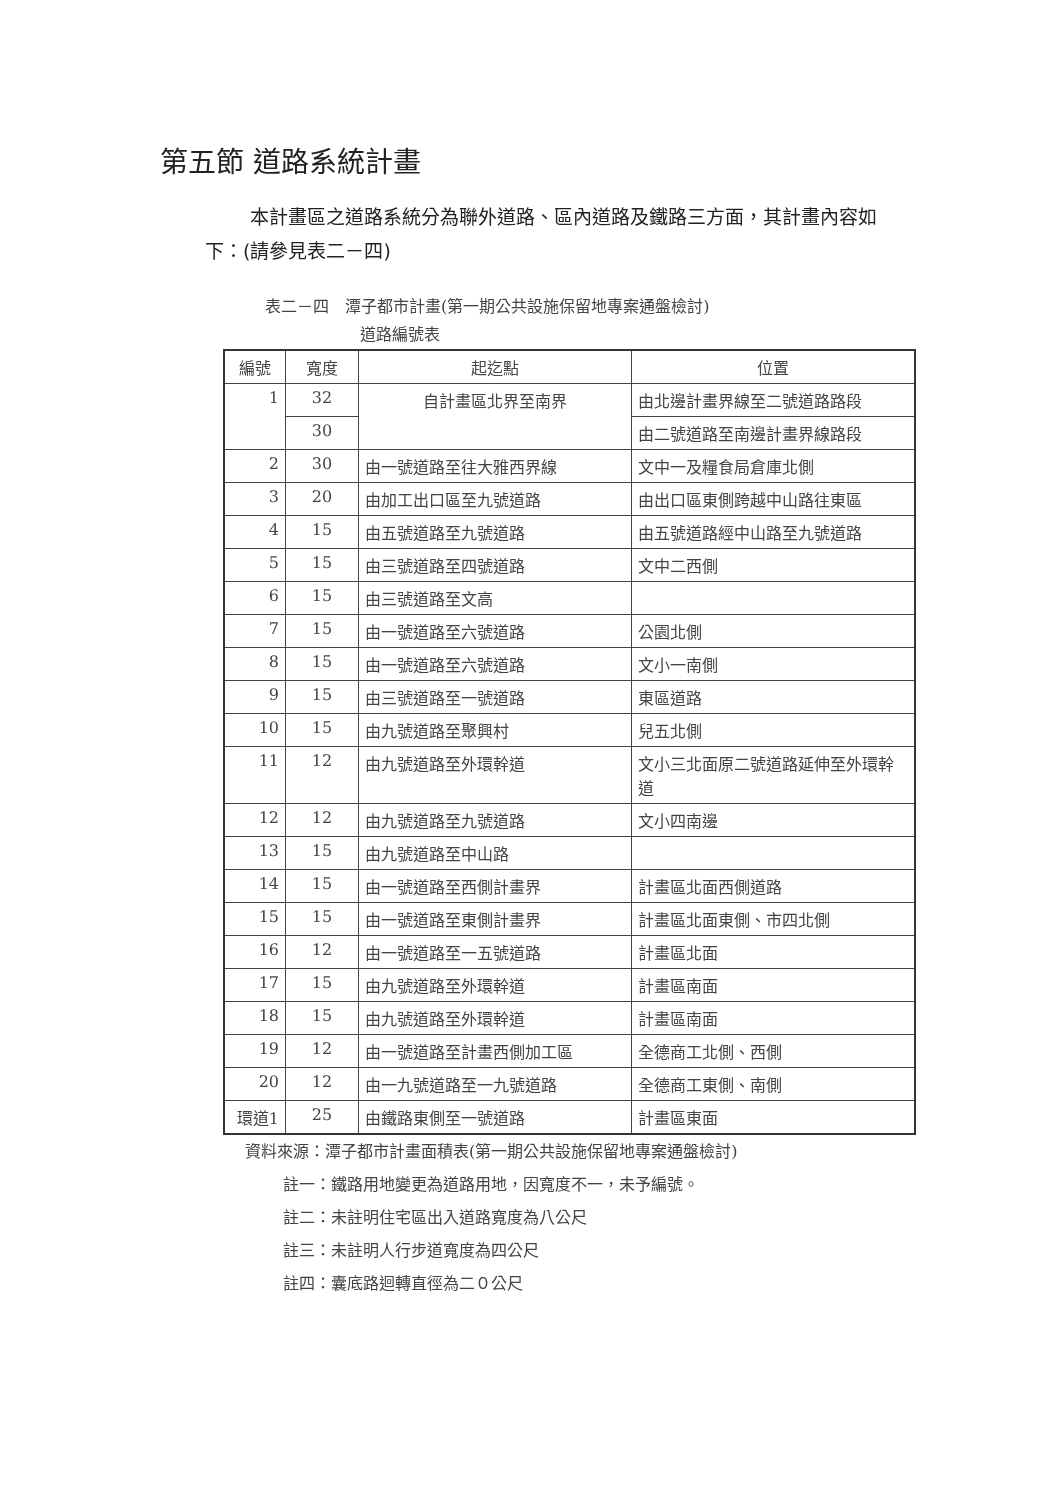第五節 道路系統計畫
本計畫區之道路系統分為聯外道路、區內道路及鐵路三方面，其計畫內容如下：(請參見表二－四)
表二－四　潭子都市計畫(第一期公共設施保留地專案通盤檢討)
道路編號表
| 編號 | 寬度 | 起迄點 | 位置 |
| --- | --- | --- | --- |
| 1 | 32 | 自計畫區北界至南界 | 由北邊計畫界線至二號道路路段 |
| | 30 | | 由二號道路至南邊計畫界線路段 |
| 2 | 30 | 由一號道路至往大雅西界線 | 文中一及糧食局倉庫北側 |
| 3 | 20 | 由加工出口區至九號道路 | 由出口區東側跨越中山路往東區 |
| 4 | 15 | 由五號道路至九號道路 | 由五號道路經中山路至九號道路 |
| 5 | 15 | 由三號道路至四號道路 | 文中二西側 |
| 6 | 15 | 由三號道路至文高 | |
| 7 | 15 | 由一號道路至六號道路 | 公園北側 |
| 8 | 15 | 由一號道路至六號道路 | 文小一南側 |
| 9 | 15 | 由三號道路至一號道路 | 東區道路 |
| 10 | 15 | 由九號道路至聚興村 | 兒五北側 |
| 11 | 12 | 由九號道路至外環幹道 | 文小三北面原二號道路延伸至外環幹道 |
| 12 | 12 | 由九號道路至九號道路 | 文小四南邊 |
| 13 | 15 | 由九號道路至中山路 | |
| 14 | 15 | 由一號道路至西側計畫界 | 計畫區北面西側道路 |
| 15 | 15 | 由一號道路至東側計畫界 | 計畫區北面東側、市四北側 |
| 16 | 12 | 由一號道路至一五號道路 | 計畫區北面 |
| 17 | 15 | 由九號道路至外環幹道 | 計畫區南面 |
| 18 | 15 | 由九號道路至外環幹道 | 計畫區南面 |
| 19 | 12 | 由一號道路至計畫西側加工區 | 全德商工北側、西側 |
| 20 | 12 | 由一九號道路至一九號道路 | 全德商工東側、南側 |
| 環道1 | 25 | 由鐵路東側至一號道路 | 計畫區東面 |
資料來源：潭子都市計畫面積表(第一期公共設施保留地專案通盤檢討)
註一：鐵路用地變更為道路用地，因寬度不一，未予編號。
註二：未註明住宅區出入道路寬度為八公尺
註三：未註明人行步道寬度為四公尺
註四：囊底路迴轉直徑為二０公尺